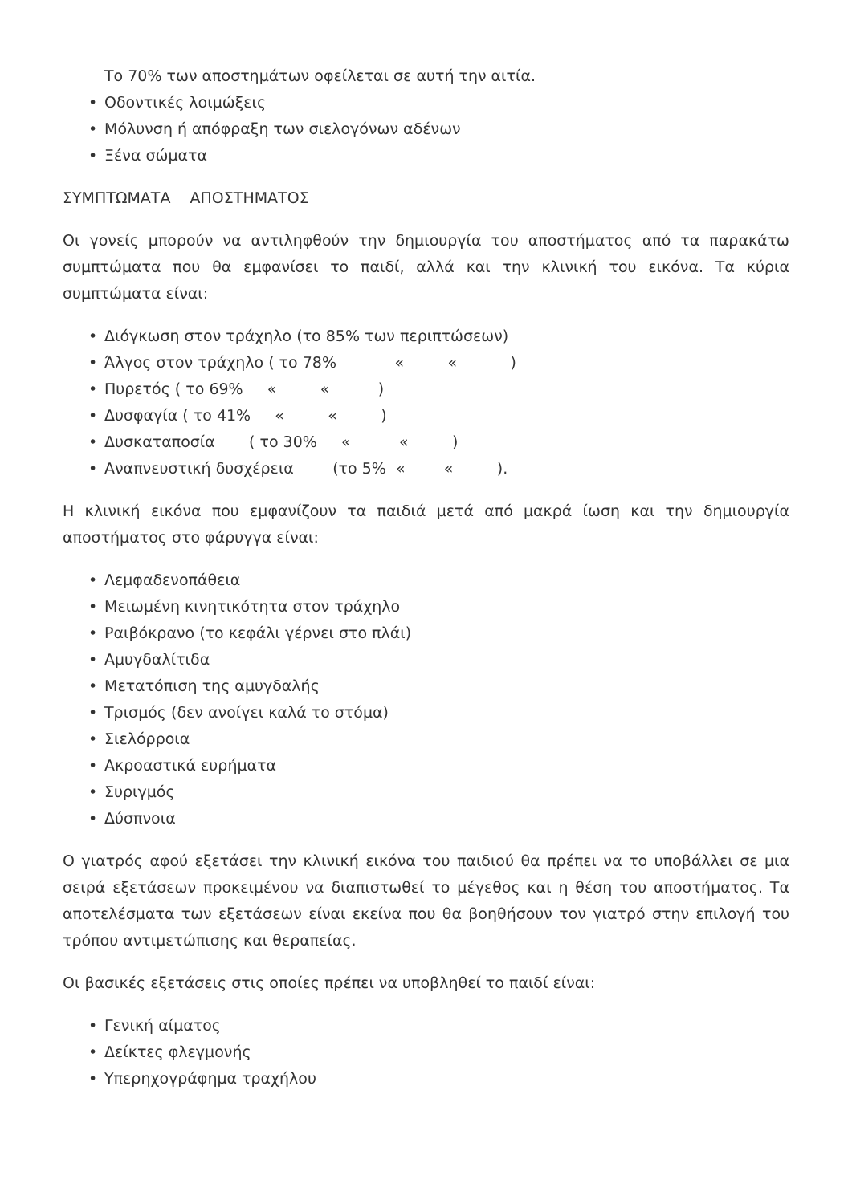Το 70% των αποστημάτων οφείλεται σε αυτή την αιτία.
• Οδοντικές λοιμώξεις
• Μόλυνση ή απόφραξη των σιελογόνων αδένων
• Ξένα σώματα
ΣΥΜΠΤΩΜΑΤΑ ΑΠΟΣΤΗΜΑΤΟΣ
Οι γονείς μπορούν να αντιληφθούν την δημιουργία του αποστήματος από τα παρακάτω συμπτώματα που θα εμφανίσει το παιδί, αλλά και την κλινική του εικόνα. Τα κύρια συμπτώματα είναι:
• Διόγκωση στον τράχηλο (το 85% των περιπτώσεων)
•
Άλγος στον τράχηλο ( το 78%            «         «           )
•
Πυρετός ( το 69%     «         «          )
•
Δυσφαγία ( το 41%     «         «         )
•
Δυσκαταποσία       ( το 30%     «          «         )
•
Αναπνευστική δυσχέρεια        (το 5%  «        «         ).
Η κλινική εικόνα που εμφανίζουν τα παιδιά μετά από μακρά ίωση και την δημιουργία αποστήματος στο φάρυγγα είναι:
• Λεμφαδενοπάθεια
• Μειωμένη κινητικότητα στον τράχηλο
• Ραιβόκρανο (το κεφάλι γέρνει στο πλάι)
• Αμυγδαλίτιδα
• Μετατόπιση της αμυγδαλής
• Τρισμός (δεν ανοίγει καλά το στόμα)
• Σιελόρροια
• Ακροαστικά ευρήματα
• Συριγμός
• Δύσπνοια
Ο γιατρός αφού εξετάσει την κλινική εικόνα του παιδιού θα πρέπει να το υποβάλλει σε μια σειρά εξετάσεων προκειμένου να διαπιστωθεί το μέγεθος και η θέση του αποστήματος. Τα αποτελέσματα των εξετάσεων είναι εκείνα που θα βοηθήσουν τον γιατρό στην επιλογή του τρόπου αντιμετώπισης και θεραπείας.
Οι βασικές εξετάσεις στις οποίες πρέπει να υποβληθεί το παιδί είναι:
• Γενική αίματος
• Δείκτες φλεγμονής
• Υπερηχογράφημα τραχήλου